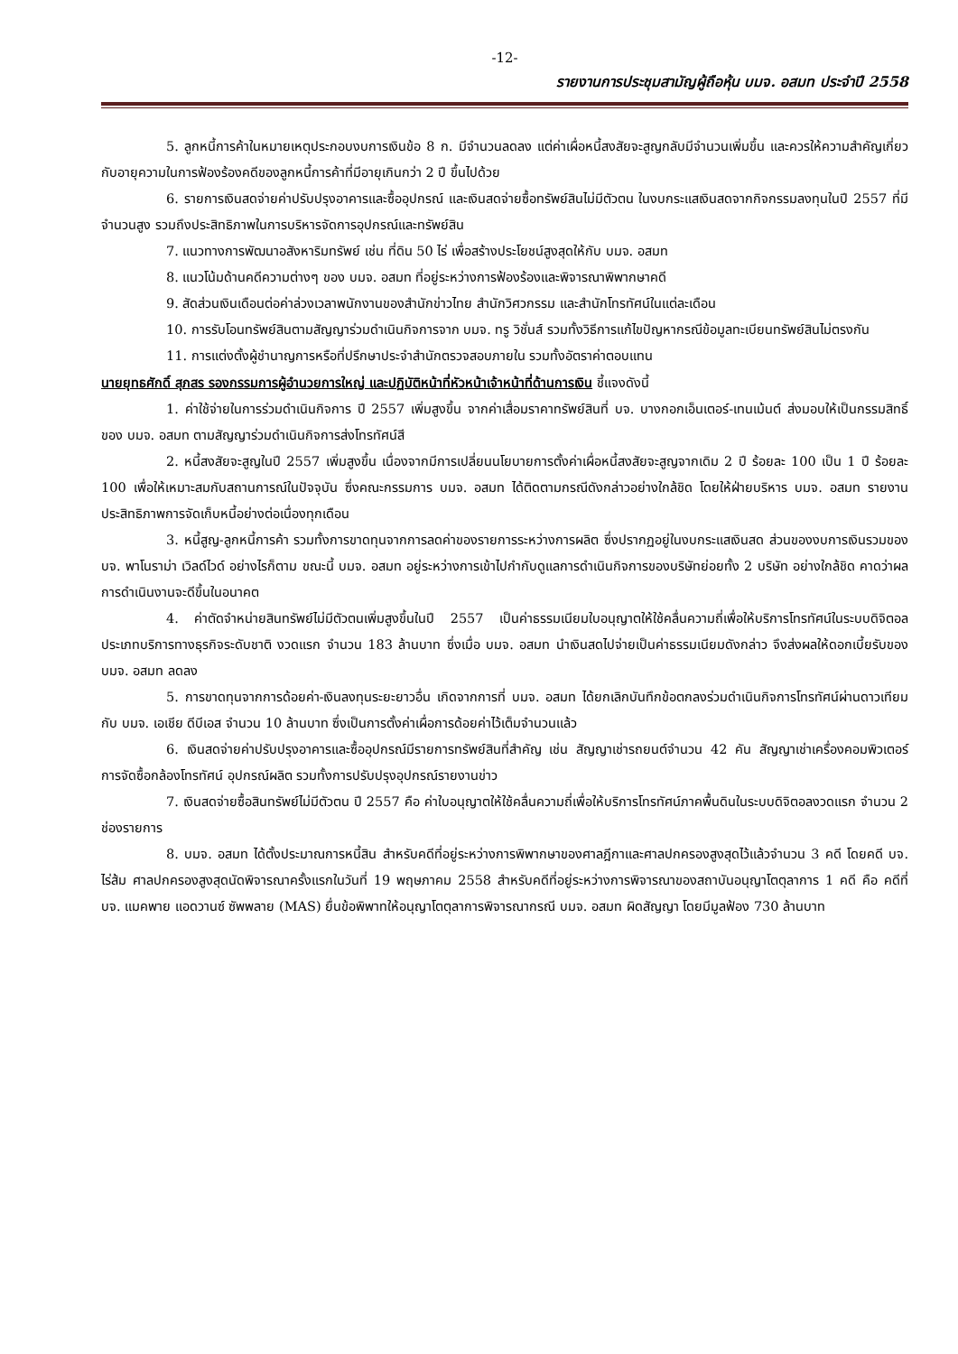-12-
รายงานการประชุมสามัญผู้ถือหุ้น บมจ. อสมท ประจำปี 2558
5. ลูกหนี้การค้าในหมายเหตุประกอบงบการเงินข้อ 8 ก. มีจำนวนลดลง แต่ค่าเผื่อหนี้สงสัยจะสูญกลับมีจำนวนเพิ่มขึ้น และควรให้ความสำคัญเกี่ยวกับอายุความในการฟ้องร้องคดีของลูกหนี้การค้าที่มีอายุเกินกว่า 2 ปี ขึ้นไปด้วย
6. รายการเงินสดจ่ายค่าปรับปรุงอาคารและซื้ออุปกรณ์ และเงินสดจ่ายซื้อทรัพย์สินไม่มีตัวตน ในงบกระแสเงินสดจากกิจกรรมลงทุนในปี 2557 ที่มีจำนวนสูง รวมถึงประสิทธิภาพในการบริหารจัดการอุปกรณ์และทรัพย์สิน
7. แนวทางการพัฒนาอสังหาริมทรัพย์ เช่น ที่ดิน 50 ไร่ เพื่อสร้างประโยชน์สูงสุดให้กับ บมจ. อสมท
8. แนวโน้มด้านคดีความต่างๆ ของ บมจ. อสมท ที่อยู่ระหว่างการฟ้องร้องและพิจารณาพิพากษาคดี
9. สัดส่วนเงินเดือนต่อค่าล่วงเวลาพนักงานของสำนักข่าวไทย สำนักวิศวกรรม และสำนักโทรทัศน์ในแต่ละเดือน
10. การรับโอนทรัพย์สินตามสัญญาร่วมดำเนินกิจการจาก บมจ. ทรู วิชั่นส์ รวมทั้งวิธีการแก้ไขปัญหากรณีข้อมูลทะเบียนทรัพย์สินไม่ตรงกัน
11. การแต่งตั้งผู้ชำนาญการหรือที่ปรึกษาประจำสำนักตรวจสอบภายใน รวมทั้งอัตราค่าตอบแทน
นายยุทธศักดิ์ สุภสร รองกรรมการผู้อำนวยการใหญ่ และปฏิบัติหน้าที่หัวหน้าเจ้าหน้าที่ด้านการเงิน ชี้แจงดังนี้
1. ค่าใช้จ่ายในการร่วมดำเนินกิจการ ปี 2557 เพิ่มสูงขึ้น จากค่าเสื่อมราคาทรัพย์สินที่ บจ. บางกอกเอ็นเตอร์-เทนเม้นต์ ส่งมอบให้เป็นกรรมสิทธิ์ของ บมจ. อสมท ตามสัญญาร่วมดำเนินกิจการส่งโทรทัศน์สี
2. หนี้สงสัยจะสูญในปี 2557 เพิ่มสูงขึ้น เนื่องจากมีการเปลี่ยนนโยบายการตั้งค่าเผื่อหนี้สงสัยจะสูญจากเดิม 2 ปี ร้อยละ 100 เป็น 1 ปี ร้อยละ 100 เพื่อให้เหมาะสมกับสถานการณ์ในปัจจุบัน ซึ่งคณะกรรมการ บมจ. อสมท ได้ติดตามกรณีดังกล่าวอย่างใกล้ชิด โดยให้ฝ่ายบริหาร บมจ. อสมท รายงานประสิทธิภาพการจัดเก็บหนี้อย่างต่อเนื่องทุกเดือน
3. หนี้สูญ-ลูกหนี้การค้า รวมทั้งการขาดทุนจากการลดค่าของรายการระหว่างการผลิต ซึ่งปรากฏอยู่ในงบกระแสเงินสด ส่วนของงบการเงินรวมของ บจ. พาโนราม่า เวิลด์ไวด์ อย่างไรก็ตาม ขณะนี้ บมจ. อสมท อยู่ระหว่างการเข้าไปกำกับดูแลการดำเนินกิจการของบริษัทย่อยทั้ง 2 บริษัท อย่างใกล้ชิด คาดว่าผลการดำเนินงานจะดีขึ้นในอนาคต
4. ค่าตัดจำหน่ายสินทรัพย์ไม่มีตัวตนเพิ่มสูงขึ้นในปี 2557 เป็นค่าธรรมเนียมใบอนุญาตให้ใช้คลื่นความถี่เพื่อให้บริการโทรทัศน์ในระบบดิจิตอล ประเภทบริการทางธุรกิจระดับชาติ งวดแรก จำนวน 183 ล้านบาท ซึ่งเมื่อ บมจ. อสมท นำเงินสดไปจ่ายเป็นค่าธรรมเนียมดังกล่าว จึงส่งผลให้ดอกเบี้ยรับของ บมจ. อสมท ลดลง
5. การขาดทุนจากการด้อยค่า-เงินลงทุนระยะยาวอื่น เกิดจากการที่ บมจ. อสมท ได้ยกเลิกบันทึกข้อตกลงร่วมดำเนินกิจการโทรทัศน์ผ่านดาวเทียม กับ บมจ. เอเชีย ดีบีเอส จำนวน 10 ล้านบาท ซึ่งเป็นการตั้งค่าเผื่อการด้อยค่าไว้เต็มจำนวนแล้ว
6. เงินสดจ่ายค่าปรับปรุงอาคารและซื้ออุปกรณ์มีรายการทรัพย์สินที่สำคัญ เช่น สัญญาเช่ารถยนต์จำนวน 42 คัน สัญญาเช่าเครื่องคอมพิวเตอร์ การจัดซื้อกล้องโทรทัศน์ อุปกรณ์ผลิต รวมทั้งการปรับปรุงอุปกรณ์รายงานข่าว
7. เงินสดจ่ายซื้อสินทรัพย์ไม่มีตัวตน ปี 2557 คือ ค่าใบอนุญาตให้ใช้คลื่นความถี่เพื่อให้บริการโทรทัศน์ภาคพื้นดินในระบบดิจิตอลงวดแรก จำนวน 2 ช่องรายการ
8. บมจ. อสมท ได้ตั้งประมาณการหนี้สิน สำหรับคดีที่อยู่ระหว่างการพิพากษาของศาลฎีกาและศาลปกครองสูงสุดไว้แล้วจำนวน 3 คดี โดยคดี บจ. ไร่ส้ม ศาลปกครองสูงสุดนัดพิจารณาครั้งแรกในวันที่ 19 พฤษภาคม 2558 สำหรับคดีที่อยู่ระหว่างการพิจารณาของสถาบันอนุญาโตตุลาการ 1 คดี คือ คดีที่ บจ. แมคพาย แอดวานซ์ ซัพพลาย (MAS) ยื่นข้อพิพาทให้อนุญาโตตุลาการพิจารณากรณี บมจ. อสมท ผิดสัญญา โดยมีมูลฟ้อง 730 ล้านบาท